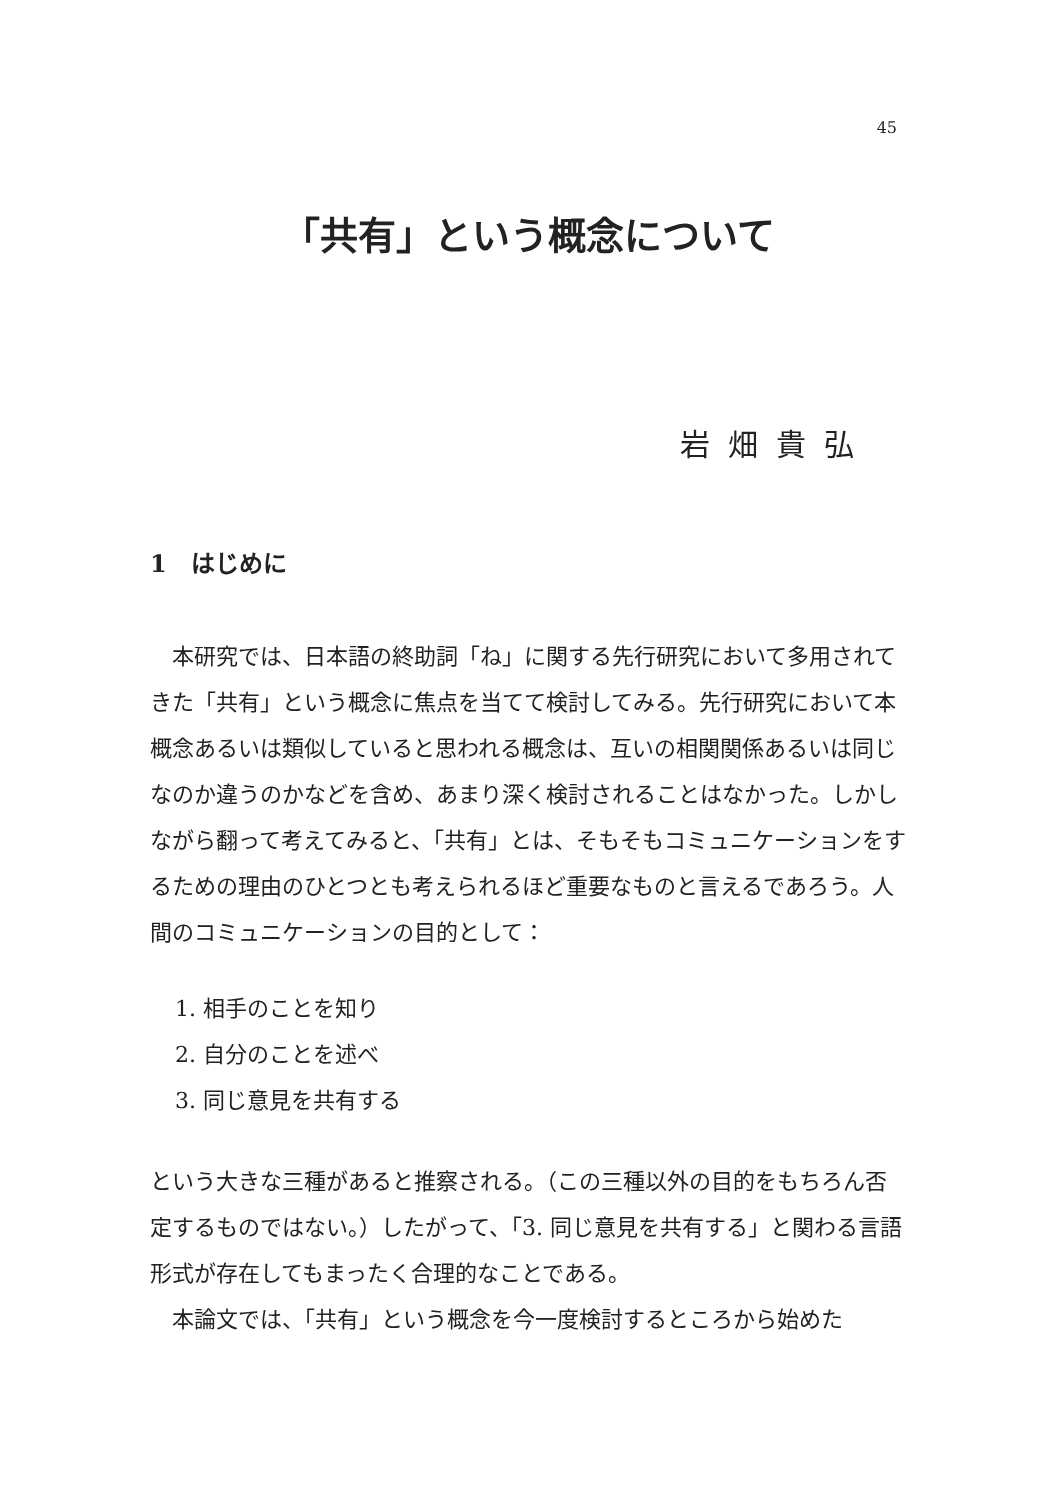45
「共有」という概念について
岩畑貴弘
1　はじめに
本研究では、日本語の終助詞「ね」に関する先行研究において多用されてきた「共有」という概念に焦点を当てて検討してみる。先行研究において本概念あるいは類似していると思われる概念は、互いの相関関係あるいは同じなのか違うのかなどを含め、あまり深く検討されることはなかった。しかしながら翻って考えてみると、「共有」とは、そもそもコミュニケーションをするための理由のひとつとも考えられるほど重要なものと言えるであろう。人間のコミュニケーションの目的として：
1. 相手のことを知り
2. 自分のことを述べ
3. 同じ意見を共有する
という大きな三種があると推察される。（この三種以外の目的をもちろん否定するものではない。）したがって、「3. 同じ意見を共有する」と関わる言語形式が存在してもまったく合理的なことである。
本論文では、「共有」という概念を今一度検討するところから始めた